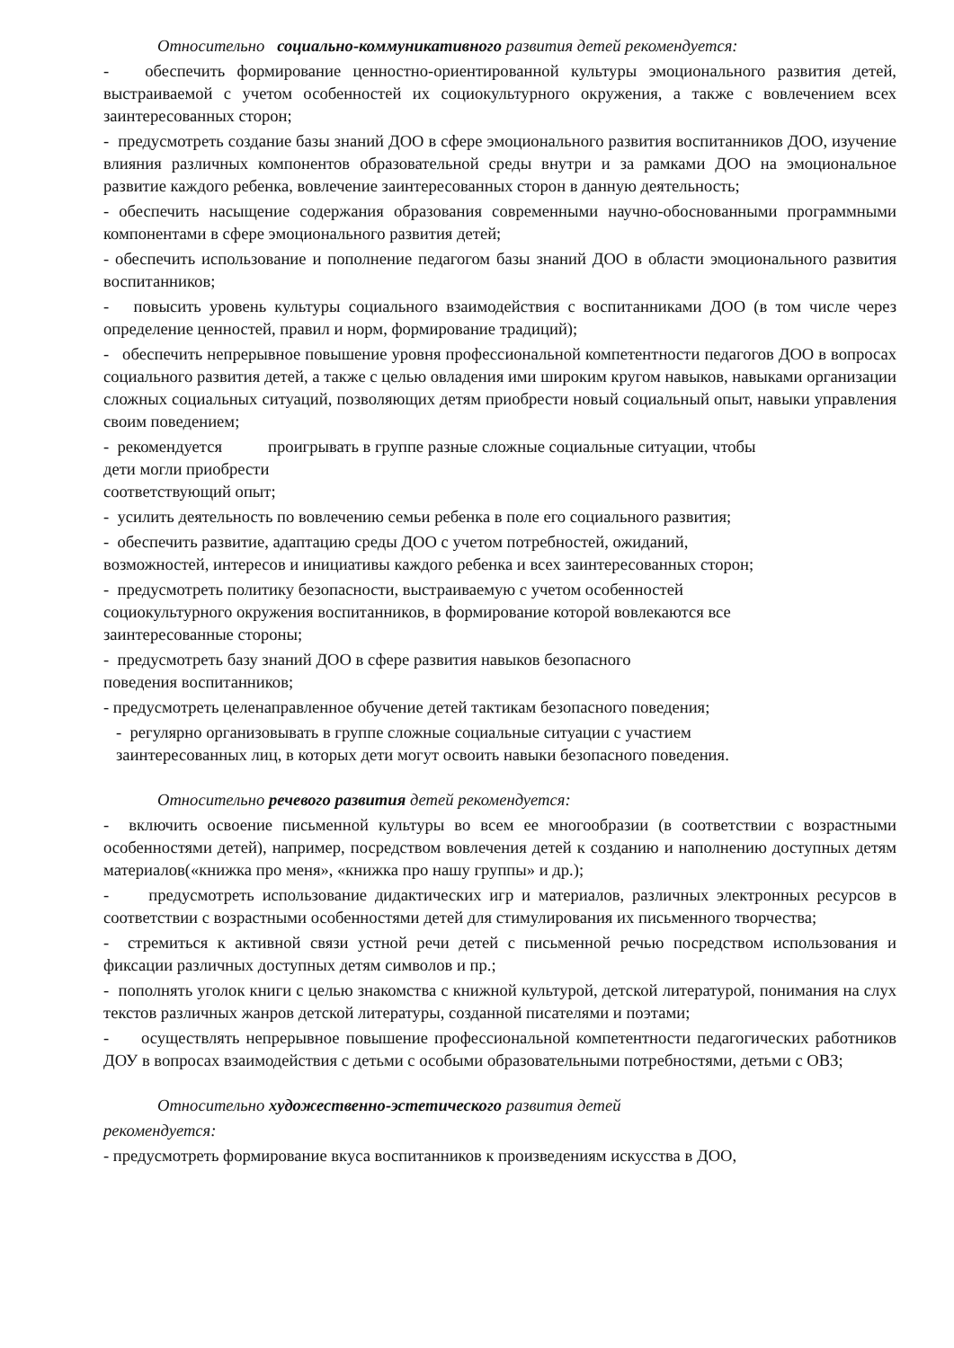Относительно социально-коммуникативного развития детей рекомендуется:
- обеспечить формирование ценностно-ориентированной культуры эмоционального развития детей, выстраиваемой с учетом особенностей их социокультурного окружения, а также с вовлечением всех заинтересованных сторон;
- предусмотреть создание базы знаний ДОО в сфере эмоционального развития воспитанников ДОО, изучение влияния различных компонентов образовательной среды внутри и за рамками ДОО на эмоциональное развитие каждого ребенка, вовлечение заинтересованных сторон в данную деятельность;
- обеспечить насыщение содержания образования современными научно-обоснованными программными компонентами в сфере эмоционального развития детей;
- обеспечить использование и пополнение педагогом базы знаний ДОО в области эмоционального развития воспитанников;
- повысить уровень культуры социального взаимодействия с воспитанниками ДОО (в том числе через определение ценностей, правил и норм, формирование традиций);
- обеспечить непрерывное повышение уровня профессиональной компетентности педагогов ДОО в вопросах социального развития детей, а также с целью овладения ими широким кругом навыков, навыками организации сложных социальных ситуаций, позволяющих детям приобрести новый социальный опыт, навыки управления своим поведением;
- рекомендуется проигрывать в группе разные сложные социальные ситуации, чтобы
дети могли приобрести
соответствующий опыт;
- усилить деятельность по вовлечению семьи ребенка в поле его социального развития;
- обеспечить развитие, адаптацию среды ДОО с учетом потребностей, ожиданий,
возможностей, интересов и инициативы каждого ребенка и всех заинтересованных сторон;
- предусмотреть политику безопасности, выстраиваемую с учетом особенностей
социокультурного окружения воспитанников, в формирование которой вовлекаются все
заинтересованные стороны;
- предусмотреть базу знаний ДОО в сфере развития навыков безопасного
поведения воспитанников;
- предусмотреть целенаправленное обучение детей тактикам безопасного поведения;
- регулярно организовывать в группе сложные социальные ситуации с участием
заинтересованных лиц, в которых дети могут освоить навыки безопасного поведения.
Относительно речевого развития детей рекомендуется:
- включить освоение письменной культуры во всем ее многообразии (в соответствии с возрастными особенностями детей), например, посредством вовлечения детей к созданию и наполнению доступных детям материалов(«книжка про меня», «книжка про нашу группы» и др.);
- предусмотреть использование дидактических игр и материалов, различных электронных ресурсов в соответствии с возрастными особенностями детей для стимулирования их письменного творчества;
- стремиться к активной связи устной речи детей с письменной речью посредством использования и фиксации различных доступных детям символов и пр.;
- пополнять уголок книги с целью знакомства с книжной культурой, детской литературой, понимания на слух текстов различных жанров детской литературы, созданной писателями и поэтами;
- осуществлять непрерывное повышение профессиональной компетентности педагогических работников ДОУ в вопросах взаимодействия с детьми с особыми образовательными потребностями, детьми с ОВЗ;
Относительно художественно-эстетического развития детей
рекомендуется:
- предусмотреть формирование вкуса воспитанников к произведениям искусства в ДОО,